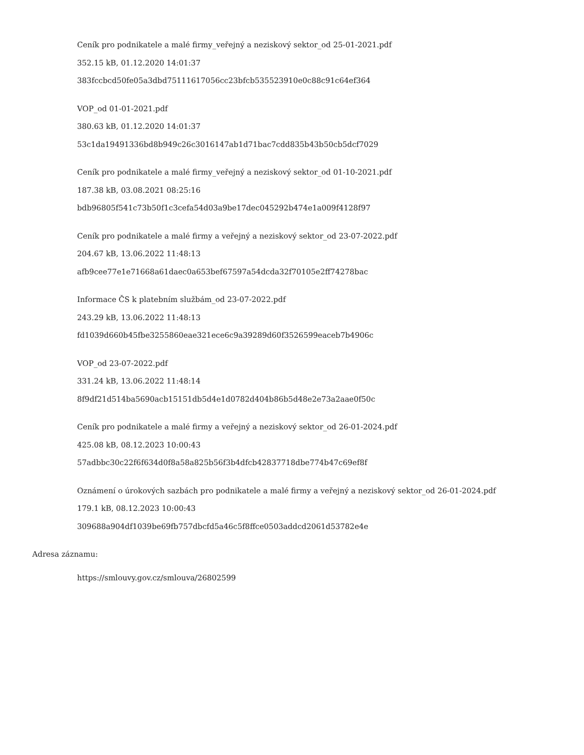Ceník pro podnikatele a malé firmy_veřejný a neziskový sektor_od 25-01-2021.pdf
352.15 kB, 01.12.2020 14:01:37
383fccbcd50fe05a3dbd75111617056cc23bfcb535523910e0c88c91c64ef364
VOP_od 01-01-2021.pdf
380.63 kB, 01.12.2020 14:01:37
53c1da19491336bd8b949c26c3016147ab1d71bac7cdd835b43b50cb5dcf7029
Ceník pro podnikatele a malé firmy_veřejný a neziskový sektor_od 01-10-2021.pdf
187.38 kB, 03.08.2021 08:25:16
bdb96805f541c73b50f1c3cefa54d03a9be17dec045292b474e1a009f4128f97
Ceník pro podnikatele a malé firmy a veřejný a neziskový sektor_od 23-07-2022.pdf
204.67 kB, 13.06.2022 11:48:13
afb9cee77e1e71668a61daec0a653bef67597a54dcda32f70105e2ff74278bac
Informace ČS k platebním službám_od 23-07-2022.pdf
243.29 kB, 13.06.2022 11:48:13
fd1039d660b45fbe3255860eae321ece6c9a39289d60f3526599eaceb7b4906c
VOP_od 23-07-2022.pdf
331.24 kB, 13.06.2022 11:48:14
8f9df21d514ba5690acb15151db5d4e1d0782d404b86b5d48e2e73a2aae0f50c
Ceník pro podnikatele a malé firmy a veřejný a neziskový sektor_od 26-01-2024.pdf
425.08 kB, 08.12.2023 10:00:43
57adbbc30c22f6f634d0f8a58a825b56f3b4dfcb42837718dbe774b47c69ef8f
Oznámení o úrokových sazbách pro podnikatele a malé firmy a veřejný a neziskový sektor_od 26-01-2024.pdf
179.1 kB, 08.12.2023 10:00:43
309688a904df1039be69fb757dbcfd5a46c5f8ffce0503addcd2061d53782e4e
Adresa záznamu:
https://smlouvy.gov.cz/smlouva/26802599